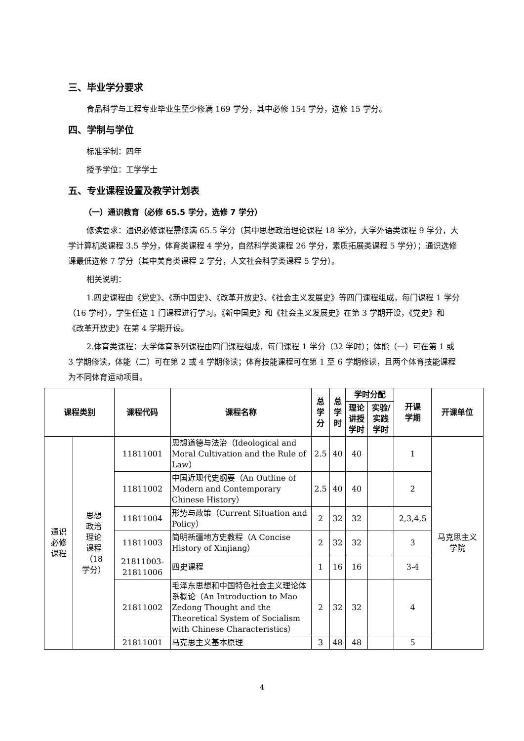三、毕业学分要求
食品科学与工程专业毕业生至少修满 169 学分，其中必修 154 学分，选修 15 学分。
四、学制与学位
标准学制：四年
授予学位：工学学士
五、专业课程设置及教学计划表
（一）通识教育（必修 65.5 学分，选修 7 学分）
修读要求：通识必修课程需修满 65.5 学分（其中思想政治理论课程 18 学分，大学外语类课程 9 学分，大学计算机类课程 3.5 学分，体育类课程 4 学分，自然科学类课程 26 学分，素质拓展类课程 5 学分）；通识选修课最低选修 7 学分（其中美育类课程 2 学分，人文社会科学类课程 5 学分）。
相关说明：
1.四史课程由《党史》、《新中国史》、《改革开放史》、《社会主义发展史》等四门课程组成，每门课程 1 学分（16 学时），学生任选 1 门课程进行学习。《新中国史》和《社会主义发展史》在第 3 学期开设，《党史》和《改革开放史》在第 4 学期开设。
2.体育类课程：大学体育系列课程由四门课程组成，每门课程 1 学分（32 学时）；体能（一）可在第 1 或 3 学期修读，体能（二）可在第 2 或 4 学期修读；体育技能课程可在第 1 至 6 学期修读，且两个体育技能课程为不同体育运动项目。
| 课程类别 | | 课程代码 | 课程名称 | 总 学 分 | 总 学 时 | 学时分配 | | 开课 学期 | 开课单位 |
| --- | --- | --- | --- | --- | --- | --- | --- | --- | --- |
| | | | | | | 理论 讲授 学时 | 实验/ 实践 学时 | | |
| 通识 必修 课程 | 思想 政治 理论 课程 （18 学分） | 11811001 | 思想道德与法治（Ideological and Moral Cultivation and the Rule of Law） | 2.5 | 40 | 40 | | 1 | 马克思主义 学院 |
| | | 11811002 | 中国近现代史纲要（An Outline of Modern and Contemporary Chinese History） | 2.5 | 40 | 40 | | 2 | |
| | | 11811004 | 形势与政策（Current Situation and Policy） | 2 | 32 | 32 | | 2,3,4,5 | |
| | | 11811003 | 简明新疆地方史教程（A Concise History of Xinjiang） | 2 | 32 | 32 | | 3 | |
| | | 21811003- 21811006 | 四史课程 | 1 | 16 | 16 | | 3-4 | |
| | | 21811002 | 毛泽东思想和中国特色社会主义理论体系概论（An Introduction to Mao Zedong Thought and the Theoretical System of Socialism with Chinese Characteristics） | 2 | 32 | 32 | | 4 | |
| | | 21811001 | 马克思主义基本原理 | 3 | 48 | 48 | | 5 | |
4